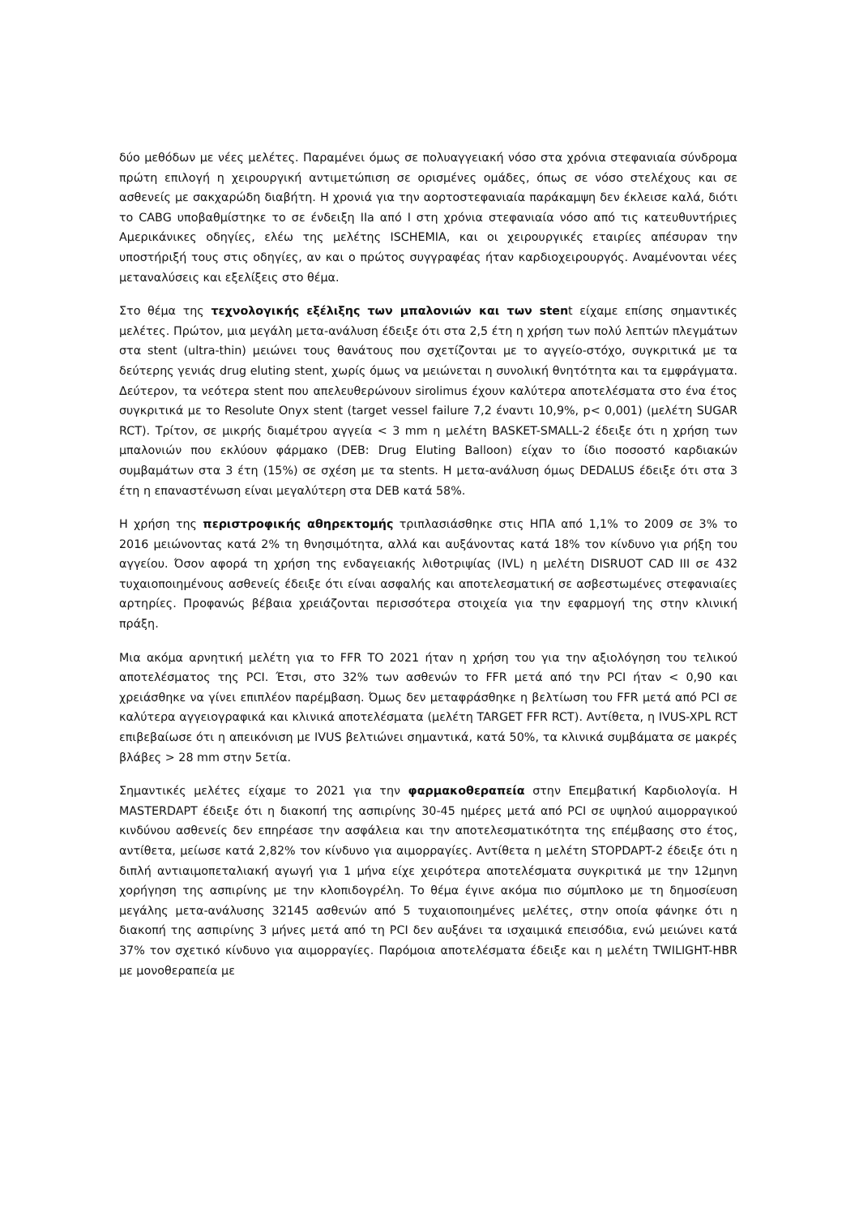δύο μεθόδων με νέες μελέτες. Παραμένει όμως σε πολυαγγειακή νόσο στα χρόνια στεφανιαία σύνδρομα πρώτη επιλογή η χειρουργική αντιμετώπιση σε ορισμένες ομάδες, όπως σε νόσο στελέχους και σε ασθενείς με σακχαρώδη διαβήτη. Η χρονιά για την αορτοστεφανιαία παράκαμψη δεν έκλεισε καλά, διότι το CABG υποβαθμίστηκε το σε ένδειξη IIa από I στη χρόνια στεφανιαία νόσο από τις κατευθυντήριες Αμερικάνικες οδηγίες, ελέω της μελέτης ISCHEMIA, και οι χειρουργικές εταιρίες απέσυραν την υποστήριξή τους στις οδηγίες, αν και ο πρώτος συγγραφέας ήταν καρδιοχειρουργός. Αναμένονται νέες μεταναλύσεις και εξελίξεις στο θέμα.
Στο θέμα της τεχνολογικής εξέλιξης των μπαλονιών και των stent είχαμε επίσης σημαντικές μελέτες. Πρώτον, μια μεγάλη μετα-ανάλυση έδειξε ότι στα 2,5 έτη η χρήση των πολύ λεπτών πλεγμάτων στα stent (ultra-thin) μειώνει τους θανάτους που σχετίζονται με το αγγείο-στόχο, συγκριτικά με τα δεύτερης γενιάς drug eluting stent, χωρίς όμως να μειώνεται η συνολική θνητότητα και τα εμφράγματα. Δεύτερον, τα νεότερα stent που απελευθερώνουν sirolimus έχουν καλύτερα αποτελέσματα στο ένα έτος συγκριτικά με το Resolute Onyx stent (target vessel failure 7,2 έναντι 10,9%, p< 0,001) (μελέτη SUGAR RCT). Τρίτον, σε μικρής διαμέτρου αγγεία < 3 mm η μελέτη BASKET-SMALL-2 έδειξε ότι η χρήση των μπαλονιών που εκλύουν φάρμακο (DEB: Drug Eluting Balloon) είχαν το ίδιο ποσοστό καρδιακών συμβαμάτων στα 3 έτη (15%) σε σχέση με τα stents. Η μετα-ανάλυση όμως DEDALUS έδειξε ότι στα 3 έτη η επαναστένωση είναι μεγαλύτερη στα DEB κατά 58%.
Η χρήση της περιστροφικής αθηρεκτομής τριπλασιάσθηκε στις ΗΠΑ από 1,1% το 2009 σε 3% το 2016 μειώνοντας κατά 2% τη θνησιμότητα, αλλά και αυξάνοντας κατά 18% τον κίνδυνο για ρήξη του αγγείου. Όσον αφορά τη χρήση της ενδαγειακής λιθοτριψίας (IVL) η μελέτη DISRUOT CAD III σε 432 τυχαιοποιημένους ασθενείς έδειξε ότι είναι ασφαλής και αποτελεσματική σε ασβεστωμένες στεφανιαίες αρτηρίες. Προφανώς βέβαια χρειάζονται περισσότερα στοιχεία για την εφαρμογή της στην κλινική πράξη.
Μια ακόμα αρνητική μελέτη για το FFR TO 2021 ήταν η χρήση του για την αξιολόγηση του τελικού αποτελέσματος της PCI. Έτσι, στο 32% των ασθενών το FFR μετά από την PCI ήταν < 0,90 και χρειάσθηκε να γίνει επιπλέον παρέμβαση. Όμως δεν μεταφράσθηκε η βελτίωση του FFR μετά από PCI σε καλύτερα αγγειογραφικά και κλινικά αποτελέσματα (μελέτη TARGET FFR RCT). Αντίθετα, η IVUS-XPL RCT επιβεβαίωσε ότι η απεικόνιση με IVUS βελτιώνει σημαντικά, κατά 50%, τα κλινικά συμβάματα σε μακρές βλάβες > 28 mm στην 5ετία.
Σημαντικές μελέτες είχαμε το 2021 για την φαρμακοθεραπεία στην Επεμβατική Καρδιολογία. Η MASTERDAPT έδειξε ότι η διακοπή της ασπιρίνης 30-45 ημέρες μετά από PCI σε υψηλού αιμορραγικού κινδύνου ασθενείς δεν επηρέασε την ασφάλεια και την αποτελεσματικότητα της επέμβασης στο έτος, αντίθετα, μείωσε κατά 2,82% τον κίνδυνο για αιμορραγίες. Αντίθετα η μελέτη STOPDAPT-2 έδειξε ότι η διπλή αντιαιμοπεταλιακή αγωγή για 1 μήνα είχε χειρότερα αποτελέσματα συγκριτικά με την 12μηνη χορήγηση της ασπιρίνης με την κλοπιδογρέλη. Το θέμα έγινε ακόμα πιο σύμπλοκο με τη δημοσίευση μεγάλης μετα-ανάλυσης 32145 ασθενών από 5 τυχαιοποιημένες μελέτες, στην οποία φάνηκε ότι η διακοπή της ασπιρίνης 3 μήνες μετά από τη PCI δεν αυξάνει τα ισχαιμικά επεισόδια, ενώ μειώνει κατά 37% τον σχετικό κίνδυνο για αιμορραγίες. Παρόμοια αποτελέσματα έδειξε και η μελέτη TWILIGHT-HBR με μονοθεραπεία με